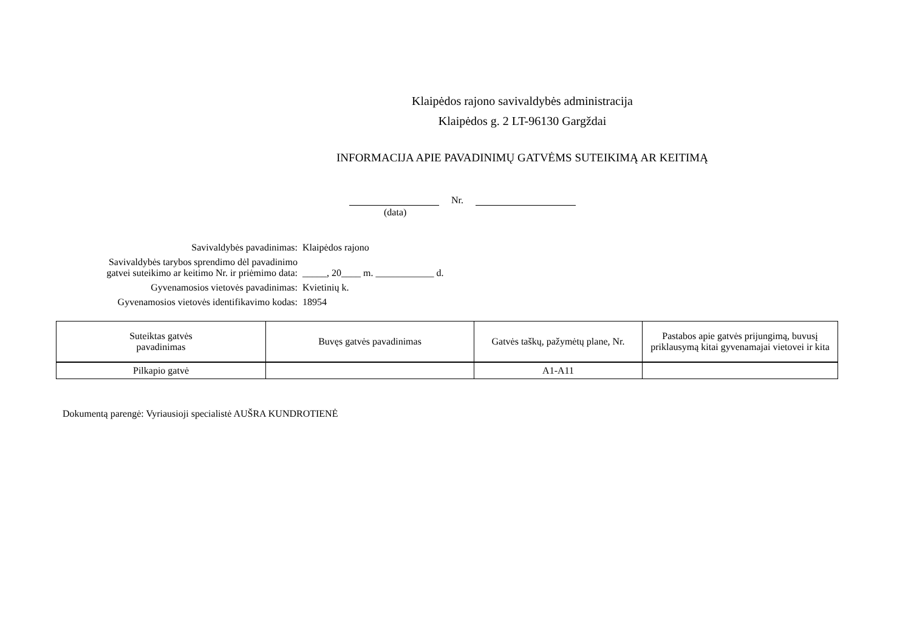Klaipėdos rajono savivaldybės administracija
Klaipėdos g. 2 LT-96130 Gargždai
INFORMACIJA APIE PAVADINIMŲ GATVĖMS SUTEIKIMĄ AR KEITIMĄ
Nr.
(data)
Savivaldybės pavadinimas:
Klaipėdos rajono
Savivaldybės tarybos sprendimo dėl pavadinimo
gatvei suteikimo ar keitimo Nr. ir priėmimo data:
_____, 20____ m. ____________ d.
Gyvenamosios vietovės pavadinimas:
Kvietinių k.
Gyvenamosios vietovės identifikavimo kodas:
18954
| Suteiktas gatvės pavadinimas | Buvęs gatvės pavadinimas | Gatvės taškų, pažymėtų plane, Nr. | Pastabos apie gatvės prijungimą, buvusį priklausymą kitai gyvenamajai vietovei ir kita |
| --- | --- | --- | --- |
| Pilkapio gatvė | | A1-A11 | |
Dokumentą parengė: Vyriausioji specialistė AUŠRA KUNDROTIENĖ